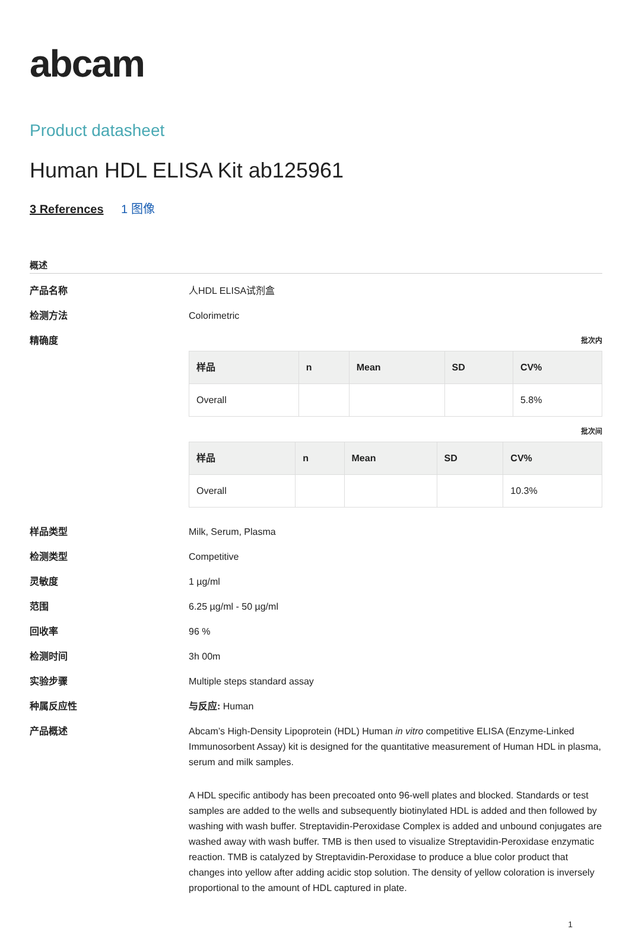abcam
Product datasheet
Human HDL ELISA Kit ab125961
3 References 1 图像
概述
产品名称 人HDL ELISA试剂盒
检测方法 Colorimetric
精确度
批次内
| 样品 | n | Mean | SD | CV% |
| --- | --- | --- | --- | --- |
| Overall | | | | 5.8% |
批次间
| 样品 | n | Mean | SD | CV% |
| --- | --- | --- | --- | --- |
| Overall | | | | 10.3% |
样品类型 Milk, Serum, Plasma
检测类型 Competitive
灵敏度 1 µg/ml
范围 6.25 µg/ml - 50 µg/ml
回收率 96 %
检测时间 3h 00m
实验步骤 Multiple steps standard assay
种属反应性 与反应: Human
产品概述 Abcam’s High-Density Lipoprotein (HDL) Human in vitro competitive ELISA (Enzyme-Linked Immunosorbent Assay) kit is designed for the quantitative measurement of Human HDL in plasma, serum and milk samples.
A HDL specific antibody has been precoated onto 96-well plates and blocked. Standards or test samples are added to the wells and subsequently biotinylated HDL is added and then followed by washing with wash buffer. Streptavidin-Peroxidase Complex is added and unbound conjugates are washed away with wash buffer. TMB is then used to visualize Streptavidin-Peroxidase enzymatic reaction. TMB is catalyzed by Streptavidin-Peroxidase to produce a blue color product that changes into yellow after adding acidic stop solution. The density of yellow coloration is inversely proportional to the amount of HDL captured in plate.
1